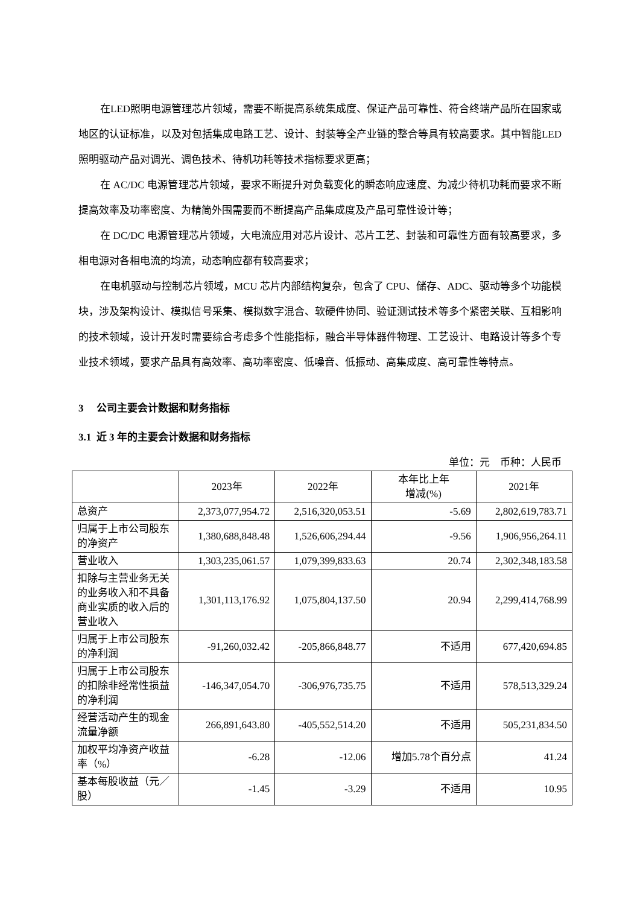在LED照明电源管理芯片领域，需要不断提高系统集成度、保证产品可靠性、符合终端产品所在国家或地区的认证标准，以及对包括集成电路工艺、设计、封装等全产业链的整合等具有较高要求。其中智能LED照明驱动产品对调光、调色技术、待机功耗等技术指标要求更高；
在 AC/DC 电源管理芯片领域，要求不断提升对负载变化的瞬态响应速度、为减少待机功耗而要求不断提高效率及功率密度、为精简外围需要而不断提高产品集成度及产品可靠性设计等；
在 DC/DC 电源管理芯片领域，大电流应用对芯片设计、芯片工艺、封装和可靠性方面有较高要求，多相电源对各相电流的均流，动态响应都有较高要求；
在电机驱动与控制芯片领域，MCU 芯片内部结构复杂，包含了 CPU、储存、ADC、驱动等多个功能模块，涉及架构设计、模拟信号采集、模拟数字混合、软硬件协同、验证测试技术等多个紧密关联、互相影响的技术领域，设计开发时需要综合考虑多个性能指标，融合半导体器件物理、工艺设计、电路设计等多个专业技术领域，要求产品具有高效率、高功率密度、低噪音、低振动、高集成度、高可靠性等特点。
3 公司主要会计数据和财务指标
3.1 近 3 年的主要会计数据和财务指标
单位：元　币种：人民币
| | 2023年 | 2022年 | 本年比上年 增减(%) | 2021年 |
| --- | --- | --- | --- | --- |
| 总资产 | 2,373,077,954.72 | 2,516,320,053.51 | -5.69 | 2,802,619,783.71 |
| 归属于上市公司股东的净资产 | 1,380,688,848.48 | 1,526,606,294.44 | -9.56 | 1,906,956,264.11 |
| 营业收入 | 1,303,235,061.57 | 1,079,399,833.63 | 20.74 | 2,302,348,183.58 |
| 扣除与主营业务无关的业务收入和不具备商业实质的收入后的营业收入 | 1,301,113,176.92 | 1,075,804,137.50 | 20.94 | 2,299,414,768.99 |
| 归属于上市公司股东的净利润 | -91,260,032.42 | -205,866,848.77 | 不适用 | 677,420,694.85 |
| 归属于上市公司股东的扣除非经常性损益的净利润 | -146,347,054.70 | -306,976,735.75 | 不适用 | 578,513,329.24 |
| 经营活动产生的现金流量净额 | 266,891,643.80 | -405,552,514.20 | 不适用 | 505,231,834.50 |
| 加权平均净资产收益率（%） | -6.28 | -12.06 | 增加5.78个百分点 | 41.24 |
| 基本每股收益（元／股） | -1.45 | -3.29 | 不适用 | 10.95 |